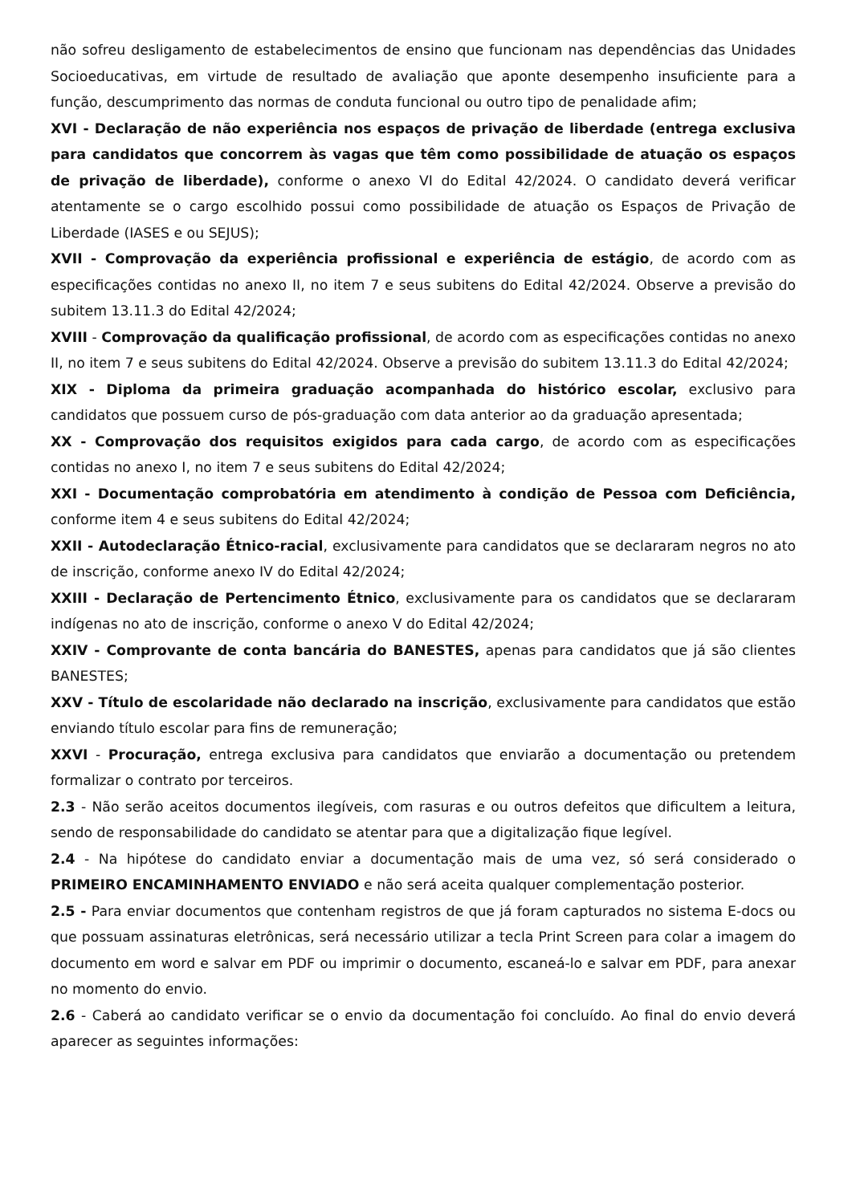não sofreu desligamento de estabelecimentos de ensino que funcionam nas dependências das Unidades Socioeducativas, em virtude de resultado de avaliação que aponte desempenho insuficiente para a função, descumprimento das normas de conduta funcional ou outro tipo de penalidade afim;
XVI - Declaração de não experiência nos espaços de privação de liberdade (entrega exclusiva para candidatos que concorrem às vagas que têm como possibilidade de atuação os espaços de privação de liberdade), conforme o anexo VI do Edital 42/2024. O candidato deverá verificar atentamente se o cargo escolhido possui como possibilidade de atuação os Espaços de Privação de Liberdade (IASES e ou SEJUS);
XVII - Comprovação da experiência profissional e experiência de estágio, de acordo com as especificações contidas no anexo II, no item 7 e seus subitens do Edital 42/2024. Observe a previsão do subitem 13.11.3 do Edital 42/2024;
XVIII - Comprovação da qualificação profissional, de acordo com as especificações contidas no anexo II, no item 7 e seus subitens do Edital 42/2024. Observe a previsão do subitem 13.11.3 do Edital 42/2024;
XIX - Diploma da primeira graduação acompanhada do histórico escolar, exclusivo para candidatos que possuem curso de pós-graduação com data anterior ao da graduação apresentada;
XX - Comprovação dos requisitos exigidos para cada cargo, de acordo com as especificações contidas no anexo I, no item 7 e seus subitens do Edital 42/2024;
XXI - Documentação comprobatória em atendimento à condição de Pessoa com Deficiência, conforme item 4 e seus subitens do Edital 42/2024;
XXII - Autodeclaração Étnico-racial, exclusivamente para candidatos que se declararam negros no ato de inscrição, conforme anexo IV do Edital 42/2024;
XXIII - Declaração de Pertencimento Étnico, exclusivamente para os candidatos que se declararam indígenas no ato de inscrição, conforme o anexo V do Edital 42/2024;
XXIV - Comprovante de conta bancária do BANESTES, apenas para candidatos que já são clientes BANESTES;
XXV - Título de escolaridade não declarado na inscrição, exclusivamente para candidatos que estão enviando título escolar para fins de remuneração;
XXVI - Procuração, entrega exclusiva para candidatos que enviarão a documentação ou pretendem formalizar o contrato por terceiros.
2.3 - Não serão aceitos documentos ilegíveis, com rasuras e ou outros defeitos que dificultem a leitura, sendo de responsabilidade do candidato se atentar para que a digitalização fique legível.
2.4 - Na hipótese do candidato enviar a documentação mais de uma vez, só será considerado o PRIMEIRO ENCAMINHAMENTO ENVIADO e não será aceita qualquer complementação posterior.
2.5 - Para enviar documentos que contenham registros de que já foram capturados no sistema E-docs ou que possuam assinaturas eletrônicas, será necessário utilizar a tecla Print Screen para colar a imagem do documento em word e salvar em PDF ou imprimir o documento, escaneá-lo e salvar em PDF, para anexar no momento do envio.
2.6 - Caberá ao candidato verificar se o envio da documentação foi concluído. Ao final do envio deverá aparecer as seguintes informações: